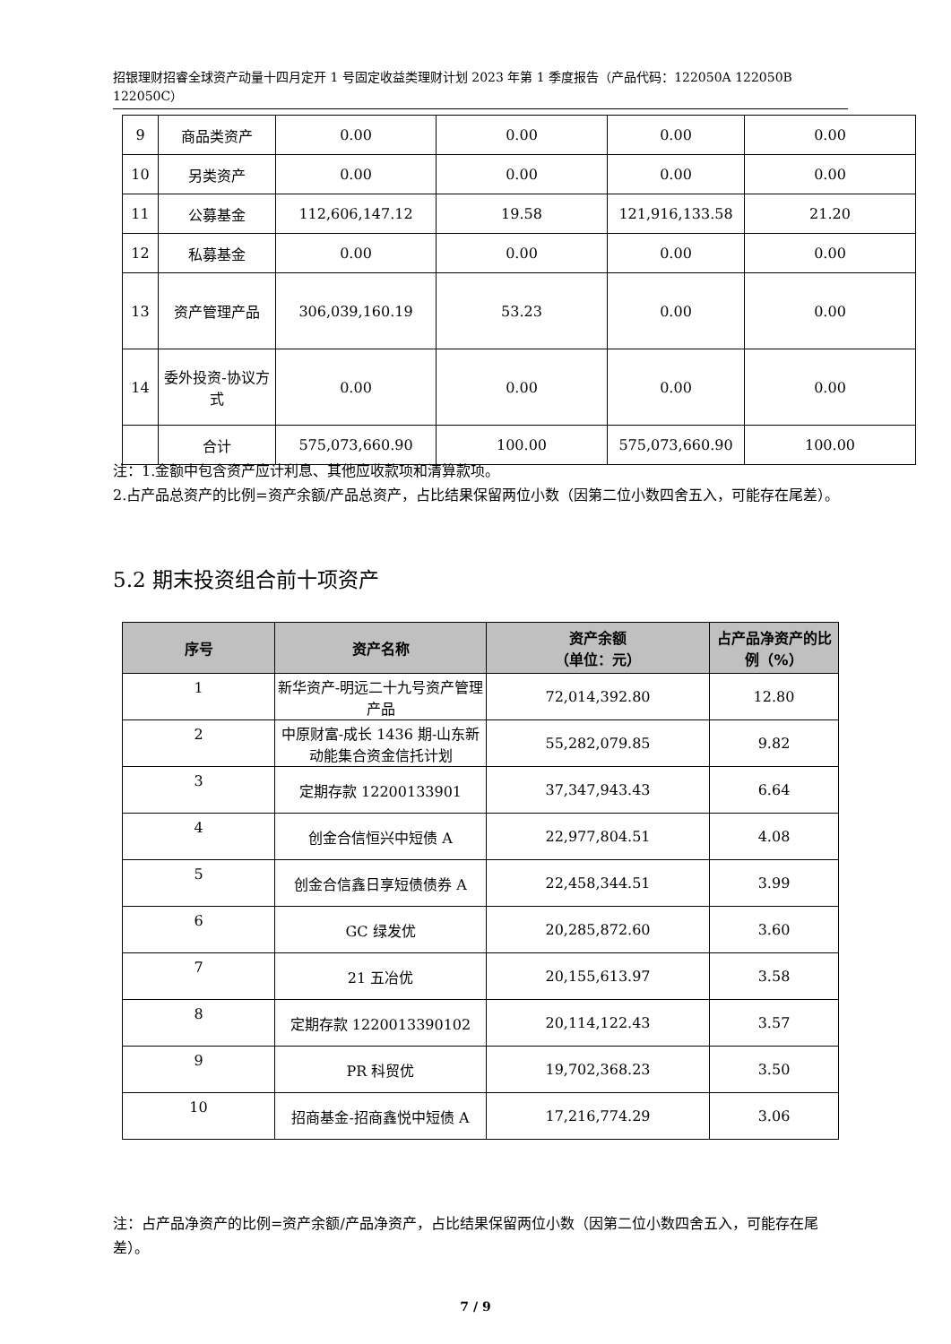招银理财招睿全球资产动量十四月定开 1 号固定收益类理财计划 2023 年第 1 季度报告（产品代码：122050A 122050B 122050C）
| 9 | 商品类资产 | 0.00 | 0.00 | 0.00 | 0.00 |
| 10 | 另类资产 | 0.00 | 0.00 | 0.00 | 0.00 |
| 11 | 公募基金 | 112,606,147.12 | 19.58 | 121,916,133.58 | 21.20 |
| 12 | 私募基金 | 0.00 | 0.00 | 0.00 | 0.00 |
| 13 | 资产管理产品 | 306,039,160.19 | 53.23 | 0.00 | 0.00 |
| 14 | 委外投资-协议方式 | 0.00 | 0.00 | 0.00 | 0.00 |
| | 合计 | 575,073,660.90 | 100.00 | 575,073,660.90 | 100.00 |
注：1.金额中包含资产应计利息、其他应收款项和清算款项。
2.占产品总资产的比例=资产余额/产品总资产，占比结果保留两位小数（因第二位小数四舍五入，可能存在尾差）。
5.2 期末投资组合前十项资产
| 序号 | 资产名称 | 资产余额 （单位：元） | 占产品净资产的比例（%） |
| --- | --- | --- | --- |
| 1 | 新华资产-明远二十九号资产管理产品 | 72,014,392.80 | 12.80 |
| 2 | 中原财富-成长 1436 期-山东新动能集合资金信托计划 | 55,282,079.85 | 9.82 |
| 3 | 定期存款 12200133901 | 37,347,943.43 | 6.64 |
| 4 | 创金合信恒兴中短债 A | 22,977,804.51 | 4.08 |
| 5 | 创金合信鑫日享短债债券 A | 22,458,344.51 | 3.99 |
| 6 | GC 绿发优 | 20,285,872.60 | 3.60 |
| 7 | 21 五冶优 | 20,155,613.97 | 3.58 |
| 8 | 定期存款 1220013390102 | 20,114,122.43 | 3.57 |
| 9 | PR 科贸优 | 19,702,368.23 | 3.50 |
| 10 | 招商基金-招商鑫悦中短债 A | 17,216,774.29 | 3.06 |
注：占产品净资产的比例=资产余额/产品净资产，占比结果保留两位小数（因第二位小数四舍五入，可能存在尾差）。
7 / 9